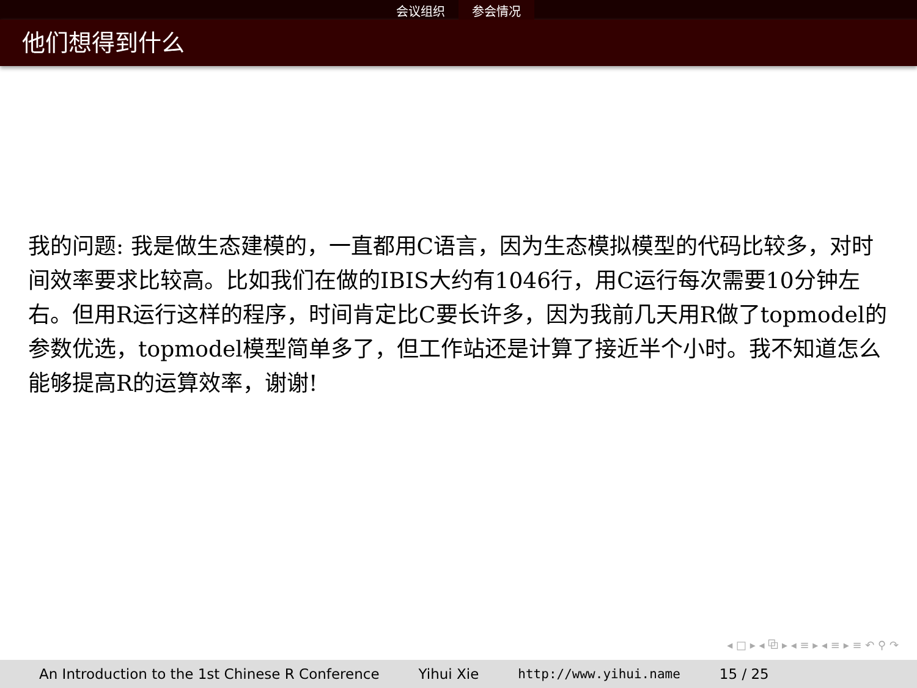会议组织 参会情况
他们想得到什么
我的问题: 我是做生态建模的，一直都用C语言，因为生态模拟模型的代码比较多，对时间效率要求比较高。比如我们在做的IBIS大约有1046行，用C运行每次需要10分钟左右。但用R运行这样的程序，时间肯定比C要长许多，因为我前几天用R做了topmodel的参数优选，topmodel模型简单多了，但工作站还是计算了接近半个小时。我不知道怎么能够提高R的运算效率，谢谢!
◂ □ ▸ ◂ ⧉ ▸ ◂ ≡ ▸ ◂ ≡ ▸ ≡ ↶ ⚲ ↷
An Introduction to the 1st Chinese R Conference Yihui Xie http://www.yihui.name 15 / 25